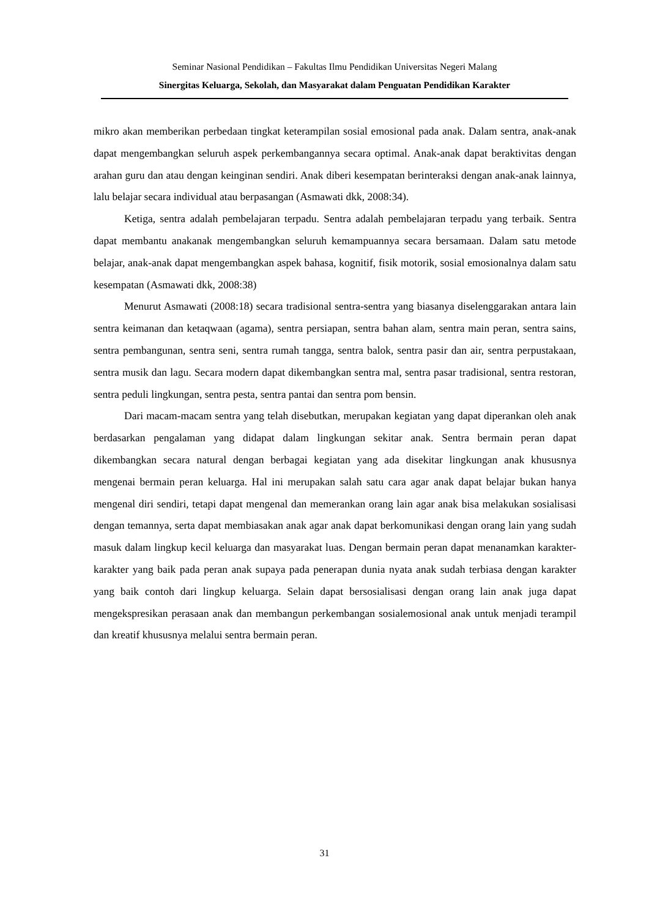Seminar Nasional Pendidikan – Fakultas Ilmu Pendidikan Universitas Negeri Malang
Sinergitas Keluarga, Sekolah, dan Masyarakat dalam Penguatan Pendidikan Karakter
mikro akan memberikan perbedaan tingkat keterampilan sosial emosional pada anak. Dalam sentra, anak-anak dapat mengembangkan seluruh aspek perkembangannya secara optimal. Anak-anak dapat beraktivitas dengan arahan guru dan atau dengan keinginan sendiri. Anak diberi kesempatan berinteraksi dengan anak-anak lainnya, lalu belajar secara individual atau berpasangan (Asmawati dkk, 2008:34).
Ketiga, sentra adalah pembelajaran terpadu. Sentra adalah pembelajaran terpadu yang terbaik. Sentra dapat membantu anakanak mengembangkan seluruh kemampuannya secara bersamaan. Dalam satu metode belajar, anak-anak dapat mengembangkan aspek bahasa, kognitif, fisik motorik, sosial emosionalnya dalam satu kesempatan (Asmawati dkk, 2008:38)
Menurut Asmawati (2008:18) secara tradisional sentra-sentra yang biasanya diselenggarakan antara lain sentra keimanan dan ketaqwaan (agama), sentra persiapan, sentra bahan alam, sentra main peran, sentra sains, sentra pembangunan, sentra seni, sentra rumah tangga, sentra balok, sentra pasir dan air, sentra perpustakaan, sentra musik dan lagu. Secara modern dapat dikembangkan sentra mal, sentra pasar tradisional, sentra restoran, sentra peduli lingkungan, sentra pesta, sentra pantai dan sentra pom bensin.
Dari macam-macam sentra yang telah disebutkan, merupakan kegiatan yang dapat diperankan oleh anak berdasarkan pengalaman yang didapat dalam lingkungan sekitar anak. Sentra bermain peran dapat dikembangkan secara natural dengan berbagai kegiatan yang ada disekitar lingkungan anak khususnya mengenai bermain peran keluarga. Hal ini merupakan salah satu cara agar anak dapat belajar bukan hanya mengenal diri sendiri, tetapi dapat mengenal dan memerankan orang lain agar anak bisa melakukan sosialisasi dengan temannya, serta dapat membiasakan anak agar anak dapat berkomunikasi dengan orang lain yang sudah masuk dalam lingkup kecil keluarga dan masyarakat luas. Dengan bermain peran dapat menanamkan karakter-karakter yang baik pada peran anak supaya pada penerapan dunia nyata anak sudah terbiasa dengan karakter yang baik contoh dari lingkup keluarga. Selain dapat bersosialisasi dengan orang lain anak juga dapat mengekspresikan perasaan anak dan membangun perkembangan sosialemosional anak untuk menjadi terampil dan kreatif khususnya melalui sentra bermain peran.
31